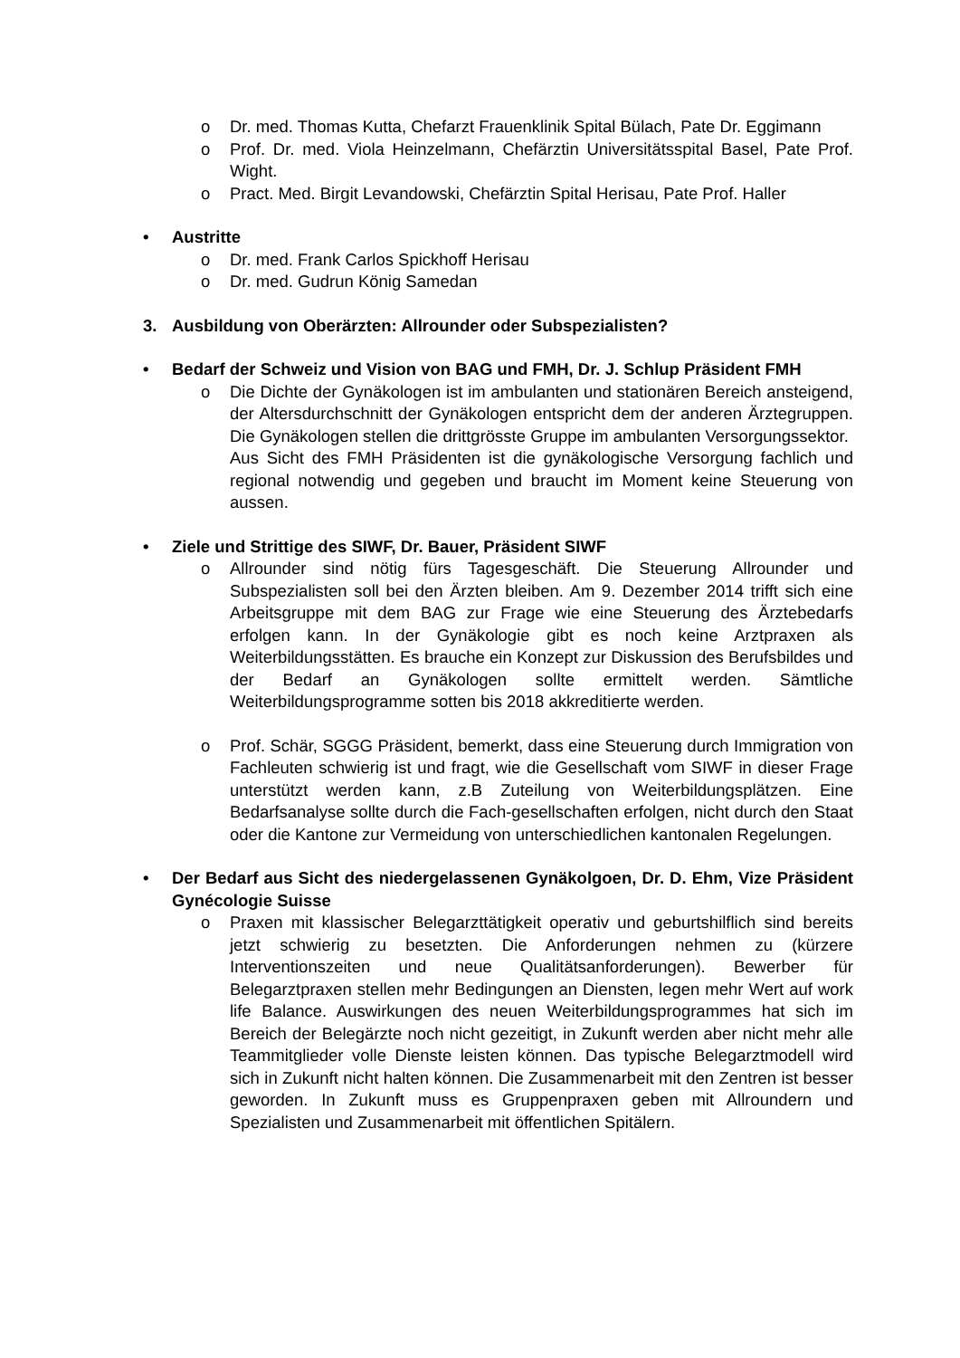o Dr. med. Thomas Kutta, Chefarzt Frauenklinik Spital Bülach, Pate Dr. Eggimann
o Prof. Dr. med. Viola Heinzelmann, Chefärztin Universitätsspital Basel, Pate Prof. Wight.
o Pract. Med. Birgit Levandowski, Chefärztin Spital Herisau, Pate Prof. Haller
• Austritte
o Dr. med. Frank Carlos Spickhoff Herisau
o Dr. med. Gudrun König Samedan
3. Ausbildung von Oberärzten: Allrounder oder Subspezialisten?
• Bedarf der Schweiz und Vision von BAG und FMH, Dr. J. Schlup Präsident FMH
o Die Dichte der Gynäkologen ist im ambulanten und stationären Bereich ansteigend, der Altersdurchschnitt der Gynäkologen entspricht dem der anderen Ärztegruppen. Die Gynäkologen stellen die drittgrösste Gruppe im ambulanten Versorgungssektor.
Aus Sicht des FMH Präsidenten ist die gynäkologische Versorgung fachlich und regional notwendig und gegeben und braucht im Moment keine Steuerung von aussen.
• Ziele und Strittige des SIWF, Dr. Bauer, Präsident SIWF
o Allrounder sind nötig fürs Tagesgeschäft. Die Steuerung Allrounder und Subspezialisten soll bei den Ärzten bleiben. Am 9. Dezember 2014 trifft sich eine Arbeitsgruppe mit dem BAG zur Frage wie eine Steuerung des Ärztebedarfs erfolgen kann. In der Gynäkologie gibt es noch keine Arztpraxen als Weiterbildungsstätten. Es brauche ein Konzept zur Diskussion des Berufsbildes und der Bedarf an Gynäkologen sollte ermittelt werden. Sämtliche Weiterbildungsprogramme sotten bis 2018 akkreditierte werden.
o Prof. Schär, SGGG Präsident, bemerkt, dass eine Steuerung durch Immigration von Fachleuten schwierig ist und fragt, wie die Gesellschaft vom SIWF in dieser Frage unterstützt werden kann, z.B Zuteilung von Weiterbildungsplätzen. Eine Bedarfsanalyse sollte durch die Fach-gesellschaften erfolgen, nicht durch den Staat oder die Kantone zur Vermeidung von unterschiedlichen kantonalen Regelungen.
• Der Bedarf aus Sicht des niedergelassenen Gynäkolgoen, Dr. D. Ehm, Vize Präsident Gynécologie Suisse
o Praxen mit klassischer Belegarzttätigkeit operativ und geburtshilflich sind bereits jetzt schwierig zu besetzten. Die Anforderungen nehmen zu (kürzere Interventionszeiten und neue Qualitätsanforderungen). Bewerber für Belegarztpraxen stellen mehr Bedingungen an Diensten, legen mehr Wert auf work life Balance. Auswirkungen des neuen Weiterbildungsprogrammes hat sich im Bereich der Belegärzte noch nicht gezeitigt, in Zukunft werden aber nicht mehr alle Teammitglieder volle Dienste leisten können. Das typische Belegarztmodell wird sich in Zukunft nicht halten können. Die Zusammenarbeit mit den Zentren ist besser geworden. In Zukunft muss es Gruppenpraxen geben mit Allroundern und Spezialisten und Zusammenarbeit mit öffentlichen Spitälern.